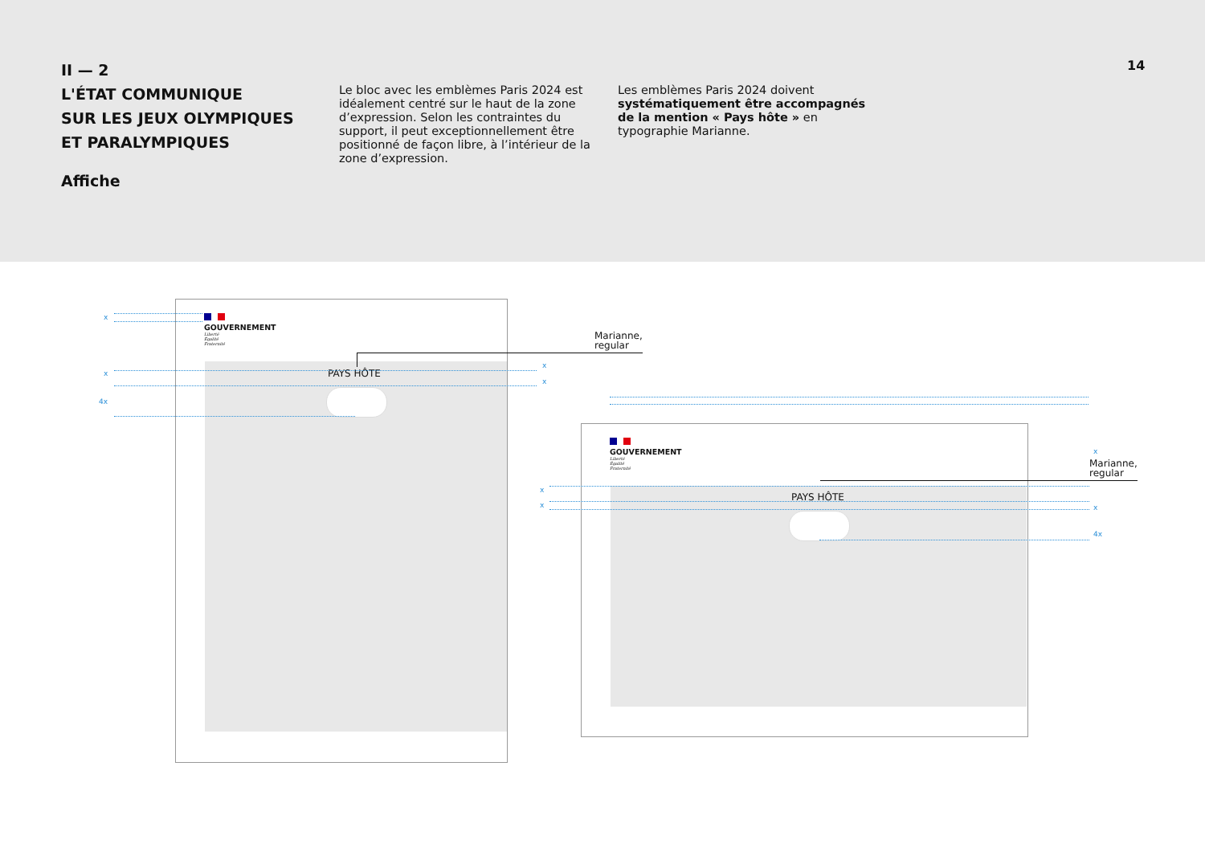II — 2
L'ÉTAT COMMUNIQUE
SUR LES JEUX OLYMPIQUES
ET PARALYMPIQUES
Affiche
Le bloc avec les emblèmes Paris 2024 est idéalement centré sur le haut de la zone d’expression. Selon les contraintes du support, il peut exceptionnellement être positionné de façon libre, à l’intérieur de la zone d’expression.
Les emblèmes Paris 2024 doivent systématiquement être accompagnés de la mention « Pays hôte » en typographie Marianne.
14
GOUVERNEMENT
Liberté
Égalité
Fraternité
PAYS HÔTE
Marianne,
regular
x
x
4x
x
x
GOUVERNEMENT
Liberté
Égalité
Fraternité
PAYS HÔTE
Marianne,
regular
x
x
x
x
4x